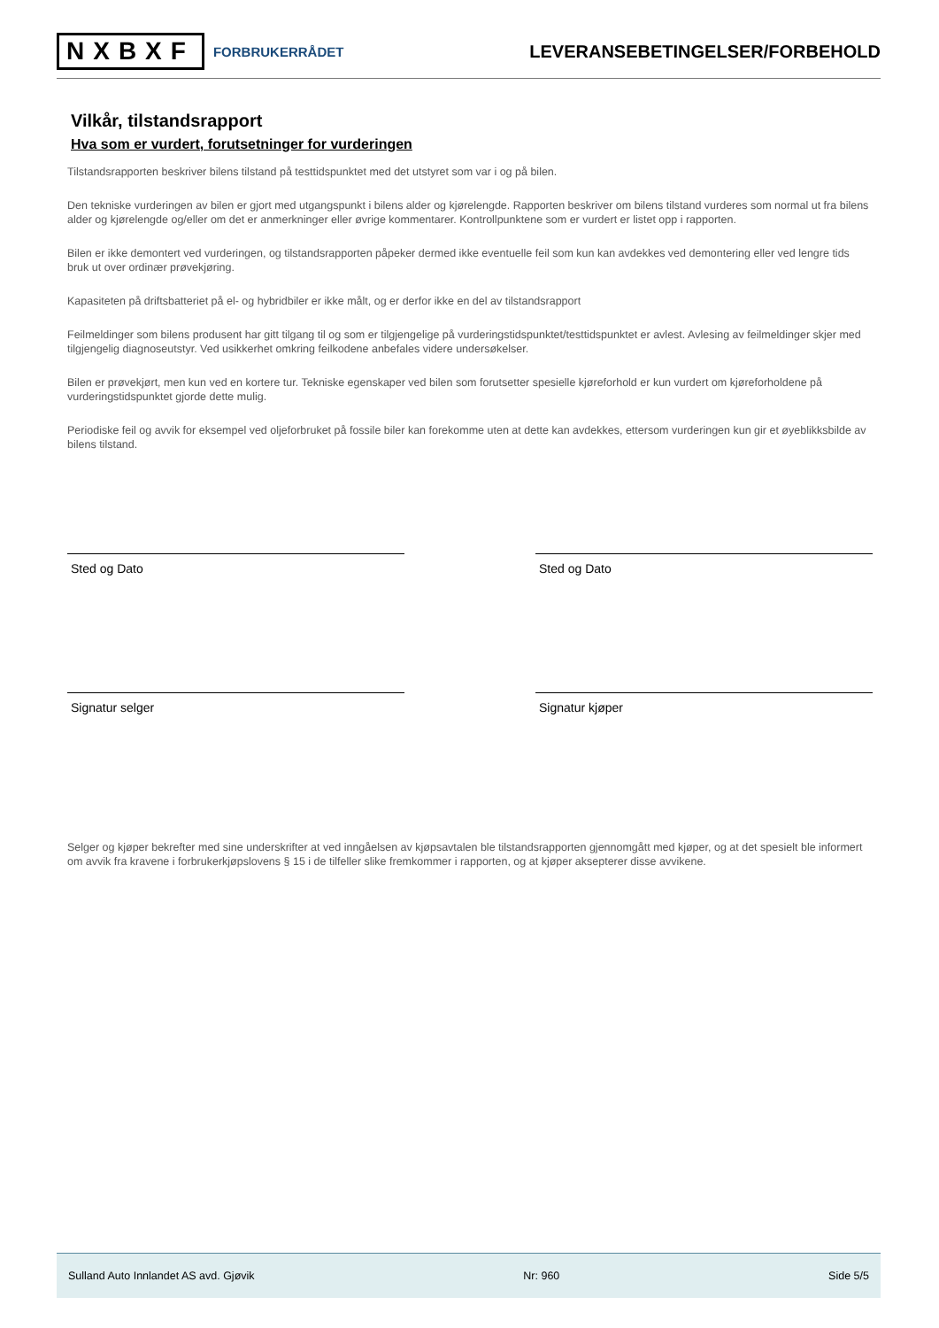NXBXF FORBRUKERRÅDET
LEVERANSEBETINGELSER/FORBEHOLD
Vilkår, tilstandsrapport
Hva som er vurdert, forutsetninger for vurderingen
Tilstandsrapporten beskriver bilens tilstand på testtidspunktet med det utstyret som var i og på bilen.
Den tekniske vurderingen av bilen er gjort med utgangspunkt i bilens alder og kjørelengde. Rapporten beskriver om bilens tilstand vurderes som normal ut fra bilens alder og kjørelengde og/eller om det er anmerkninger eller øvrige kommentarer. Kontrollpunktene som er vurdert er listet opp i rapporten.
Bilen er ikke demontert ved vurderingen, og tilstandsrapporten påpeker dermed ikke eventuelle feil som kun kan avdekkes ved demontering eller ved lengre tids bruk ut over ordinær prøvekjøring.
Kapasiteten på driftsbatteriet på el- og hybridbiler er ikke målt, og er derfor ikke en del av tilstandsrapport
Feilmeldinger som bilens produsent har gitt tilgang til og som er tilgjengelige på vurderingstidspunktet/testtidspunktet er avlest. Avlesing av feilmeldinger skjer med tilgjengelig diagnoseutstyr. Ved usikkerhet omkring feilkodene anbefales videre undersøkelser.
Bilen er prøvekjørt, men kun ved en kortere tur. Tekniske egenskaper ved bilen som forutsetter spesielle kjøreforhold er kun vurdert om kjøreforholdene på vurderingstidspunktet gjorde dette mulig.
Periodiske feil og avvik for eksempel ved oljeforbruket på fossile biler kan forekomme uten at dette kan avdekkes, ettersom vurderingen kun gir et øyeblikksbilde av bilens tilstand.
Sted og Dato
Signatur selger
Sted og Dato
Signatur kjøper
Selger og kjøper bekrefter med sine underskrifter at ved inngåelsen av kjøpsavtalen ble tilstandsrapporten gjennomgått med kjøper, og at det spesielt ble informert om avvik fra kravene i forbrukerkjøpslovens § 15 i de tilfeller slike fremkommer i rapporten, og at kjøper aksepterer disse avvikene.
Sulland Auto Innlandet AS avd. Gjøvik Nr: 960 Side 5/5